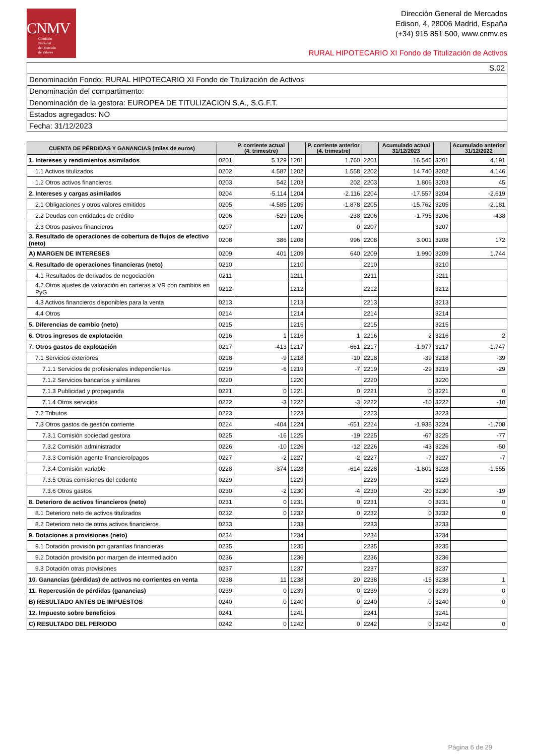CNMV
Comisión
Nacional
del Mercado
de Valores
Dirección General de Mercados
Edison, 4, 28006 Madrid, España
(+34) 915 851 500, www.cnmv.es
RURAL HIPOTECARIO XI Fondo de Titulización de Activos
S.02
Denominación Fondo: RURAL HIPOTECARIO XI Fondo de Titulización de Activos
Denominación del compartimento:
Denominación de la gestora: EUROPEA DE TITULIZACION S.A., S.G.F.T.
Estados agregados: NO
Fecha: 31/12/2023
| CUENTA DE PÉRDIDAS Y GANANCIAS (miles de euros) | | P. corriente actual (4. trimestre) | | P. corriente anterior (4. trimestre) | | Acumulado actual 31/12/2023 | | Acumulado anterior 31/12/2022 |
| --- | --- | --- | --- | --- | --- | --- | --- | --- |
| 1. Intereses y rendimientos asimilados | 0201 | 5.129 | 1201 | 1.760 | 2201 | 16.546 | 3201 | 4.191 |
| 1.1 Activos titulizados | 0202 | 4.587 | 1202 | 1.558 | 2202 | 14.740 | 3202 | 4.146 |
| 1.2 Otros activos financieros | 0203 | 542 | 1203 | 202 | 2203 | 1.806 | 3203 | 45 |
| 2. Intereses y cargas asimilados | 0204 | -5.114 | 1204 | -2.116 | 2204 | -17.557 | 3204 | -2.619 |
| 2.1 Obligaciones y otros valores emitidos | 0205 | -4.585 | 1205 | -1.878 | 2205 | -15.762 | 3205 | -2.181 |
| 2.2 Deudas con entidades de crédito | 0206 | -529 | 1206 | -238 | 2206 | -1.795 | 3206 | -438 |
| 2.3 Otros pasivos financieros | 0207 | | 1207 | 0 | 2207 | | 3207 | |
| 3. Resultado de operaciones de cobertura de flujos de efectivo (neto) | 0208 | 386 | 1208 | 996 | 2208 | 3.001 | 3208 | 172 |
| A) MARGEN DE INTERESES | 0209 | 401 | 1209 | 640 | 2209 | 1.990 | 3209 | 1.744 |
| 4. Resultado de operaciones financieras (neto) | 0210 | | 1210 | | 2210 | | 3210 | |
| 4.1 Resultados de derivados de negociación | 0211 | | 1211 | | 2211 | | 3211 | |
| 4.2 Otros ajustes de valoración en carteras a VR con cambios en PyG | 0212 | | 1212 | | 2212 | | 3212 | |
| 4.3 Activos financieros disponibles para la venta | 0213 | | 1213 | | 2213 | | 3213 | |
| 4.4 Otros | 0214 | | 1214 | | 2214 | | 3214 | |
| 5. Diferencias de cambio (neto) | 0215 | | 1215 | | 2215 | | 3215 | |
| 6. Otros ingresos de explotación | 0216 | 1 | 1216 | 1 | 2216 | 2 | 3216 | 2 |
| 7. Otros gastos de explotación | 0217 | -413 | 1217 | -661 | 2217 | -1.977 | 3217 | -1.747 |
| 7.1 Servicios exteriores | 0218 | -9 | 1218 | -10 | 2218 | -39 | 3218 | -39 |
| 7.1.1 Servicios de profesionales independientes | 0219 | -6 | 1219 | -7 | 2219 | -29 | 3219 | -29 |
| 7.1.2 Servicios bancarios y similares | 0220 | | 1220 | | 2220 | | 3220 | |
| 7.1.3 Publicidad y propaganda | 0221 | 0 | 1221 | 0 | 2221 | 0 | 3221 | 0 |
| 7.1.4 Otros servicios | 0222 | -3 | 1222 | -3 | 2222 | -10 | 3222 | -10 |
| 7.2 Tributos | 0223 | | 1223 | | 2223 | | 3223 | |
| 7.3 Otros gastos de gestión corriente | 0224 | -404 | 1224 | -651 | 2224 | -1.938 | 3224 | -1.708 |
| 7.3.1 Comisión sociedad gestora | 0225 | -16 | 1225 | -19 | 2225 | -67 | 3225 | -77 |
| 7.3.2 Comisión administrador | 0226 | -10 | 1226 | -12 | 2226 | -43 | 3226 | -50 |
| 7.3.3 Comisión agente financiero/pagos | 0227 | -2 | 1227 | -2 | 2227 | -7 | 3227 | -7 |
| 7.3.4 Comisión variable | 0228 | -374 | 1228 | -614 | 2228 | -1.801 | 3228 | -1.555 |
| 7.3.5 Otras comisiones del cedente | 0229 | | 1229 | | 2229 | | 3229 | |
| 7.3.6 Otros gastos | 0230 | -2 | 1230 | -4 | 2230 | -20 | 3230 | -19 |
| 8. Deterioro de activos financieros (neto) | 0231 | 0 | 1231 | 0 | 2231 | 0 | 3231 | 0 |
| 8.1 Deterioro neto de activos titulizados | 0232 | 0 | 1232 | 0 | 2232 | 0 | 3232 | 0 |
| 8.2 Deterioro neto de otros activos financieros | 0233 | | 1233 | | 2233 | | 3233 | |
| 9. Dotaciones a provisiones (neto) | 0234 | | 1234 | | 2234 | | 3234 | |
| 9.1 Dotación provisión por garantías financieras | 0235 | | 1235 | | 2235 | | 3235 | |
| 9.2 Dotación provisión por margen de intermediación | 0236 | | 1236 | | 2236 | | 3236 | |
| 9.3 Dotación otras provisiones | 0237 | | 1237 | | 2237 | | 3237 | |
| 10. Ganancias (pérdidas) de activos no corrientes en venta | 0238 | 11 | 1238 | 20 | 2238 | -15 | 3238 | 1 |
| 11. Repercusión de pérdidas (ganancias) | 0239 | 0 | 1239 | 0 | 2239 | 0 | 3239 | 0 |
| B) RESULTADO ANTES DE IMPUESTOS | 0240 | 0 | 1240 | 0 | 2240 | 0 | 3240 | 0 |
| 12. Impuesto sobre beneficios | 0241 | | 1241 | | 2241 | | 3241 | |
| C) RESULTADO DEL PERIODO | 0242 | 0 | 1242 | 0 | 2242 | 0 | 3242 | 0 |
Página 6 de 29